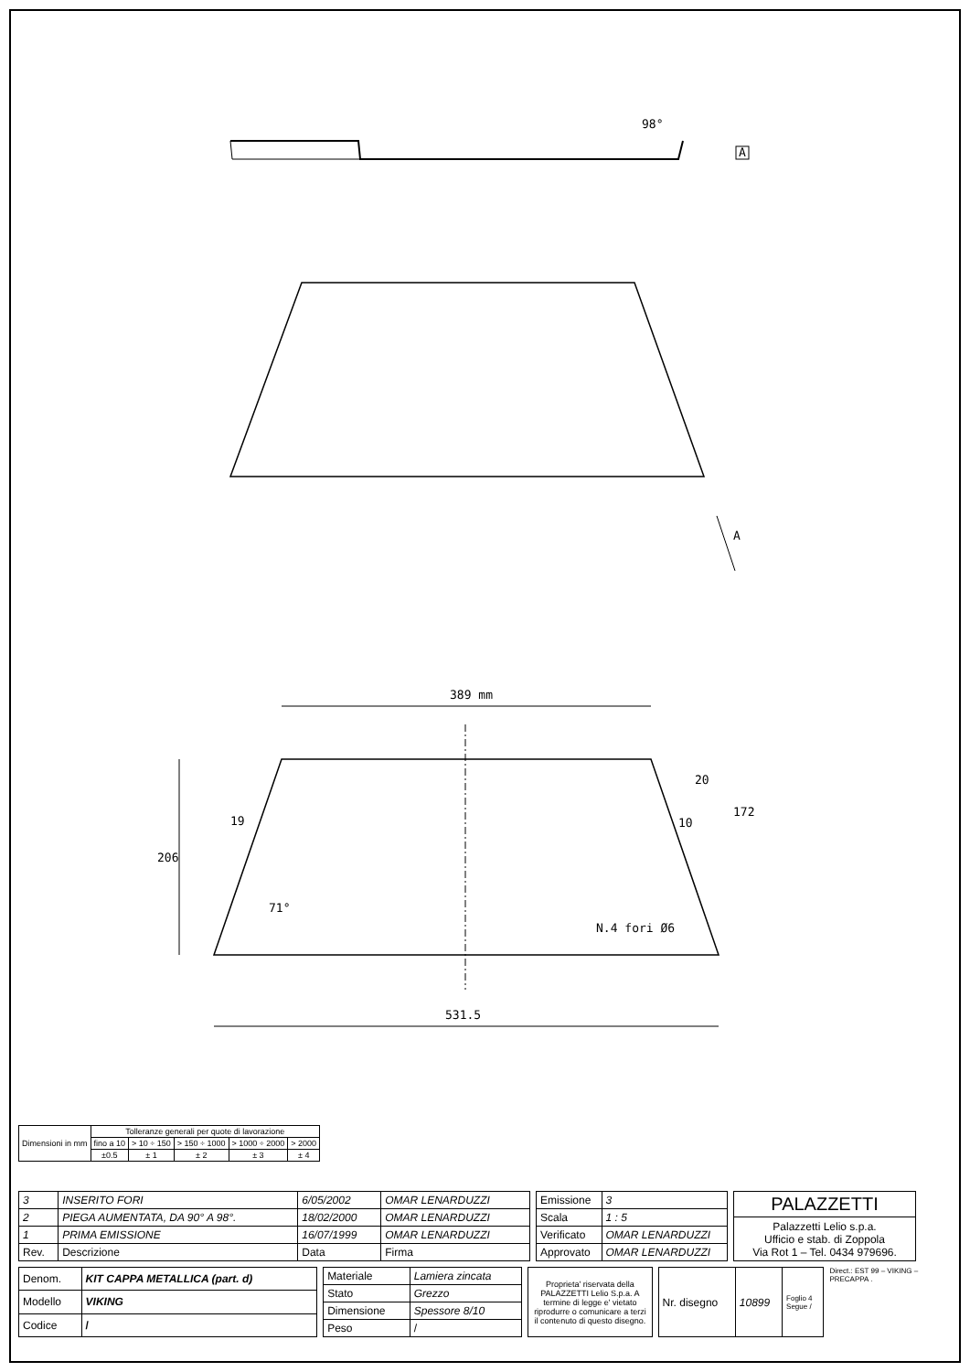98°
A
A
389 mm
531.5
206
19
71°
10
20
172
N.4 fori Ø6
| Dimensioni in mm | Tolleranze generali per quote di lavorazione | | | | |
| | fino a 10 | > 10 ÷ 150 | > 150 ÷ 1000 | > 1000 ÷ 2000 | > 2000 |
| | ±0.5 | ± 1 | ± 2 | ± 3 | ± 4 |
| 3 | INSERITO FORI | 6/05/2002 | OMAR LENARDUZZI |
| 2 | PIEGA AUMENTATA, DA 90° A 98°. | 18/02/2000 | OMAR LENARDUZZI |
| 1 | PRIMA EMISSIONE | 16/07/1999 | OMAR LENARDUZZI |
| Rev. | Descrizione | Data | Firma |
| Emissione | 3 |
| Scala | 1 : 5 |
| Verificato | OMAR LENARDUZZI |
| Approvato | OMAR LENARDUZZI |
| PALAZZETTI |
| Palazzetti Lelio s.p.a. Ufficio e stab. di Zoppola Via Rot 1 – Tel. 0434 979696. |
| Denom. | KIT CAPPA METALLICA (part. d) |
| Modello | VIKING |
| Codice | / |
| Materiale | Lamiera zincata |
| Stato | Grezzo |
| Dimensione | Spessore 8/10 |
| Peso | / |
| Proprieta' riservata della PALAZZETTI Lelio S.p.a. A termine di legge e' vietato riprodurre o comunicare a terzi il contenuto di questo disegno. |
| Nr. disegno | 10899 | Foglio 4 Segue / |
Direct.: EST 99 – VIKING – PRECAPPA .